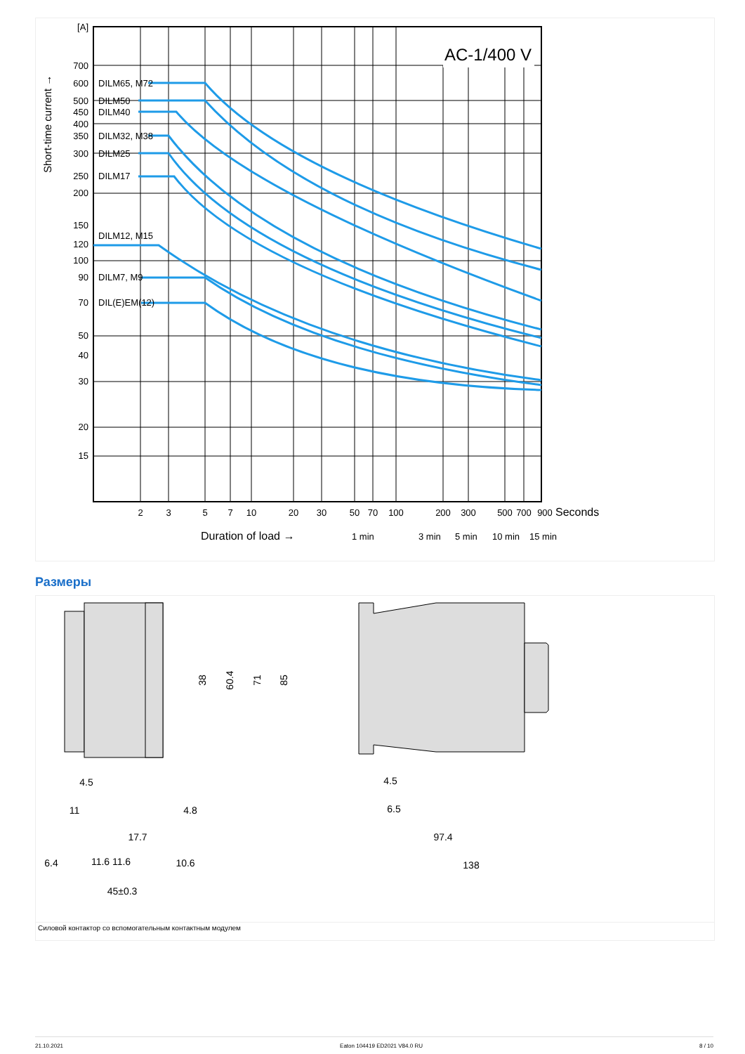AC-1/400 V
[A]
700
600
500
450
400
350
300
250
200
150
120
100
90
70
50
40
30
20
15
DILM65, M72
DILM50
DILM40
DILM32, M38
DILM25
DILM17
DILM12, M15
DILM7, M9
DIL(E)EM(12)
Short-time current →
2
3
5
7
10
20
30
50
70
100
200
300
500
700
900
Seconds
Duration of load →
1 min
3 min
5 min
10 min
15 min
Размеры
38
60.4
71
85
4.5
11
4.8
17.7
6.4
11.6
11.6
10.6
45±0.3
4.5
6.5
97.4
138
Силовой контактор со вспомогательным контактным модулем
21.10.2021 Eaton 104419 ED2021 V84.0 RU 8 / 10